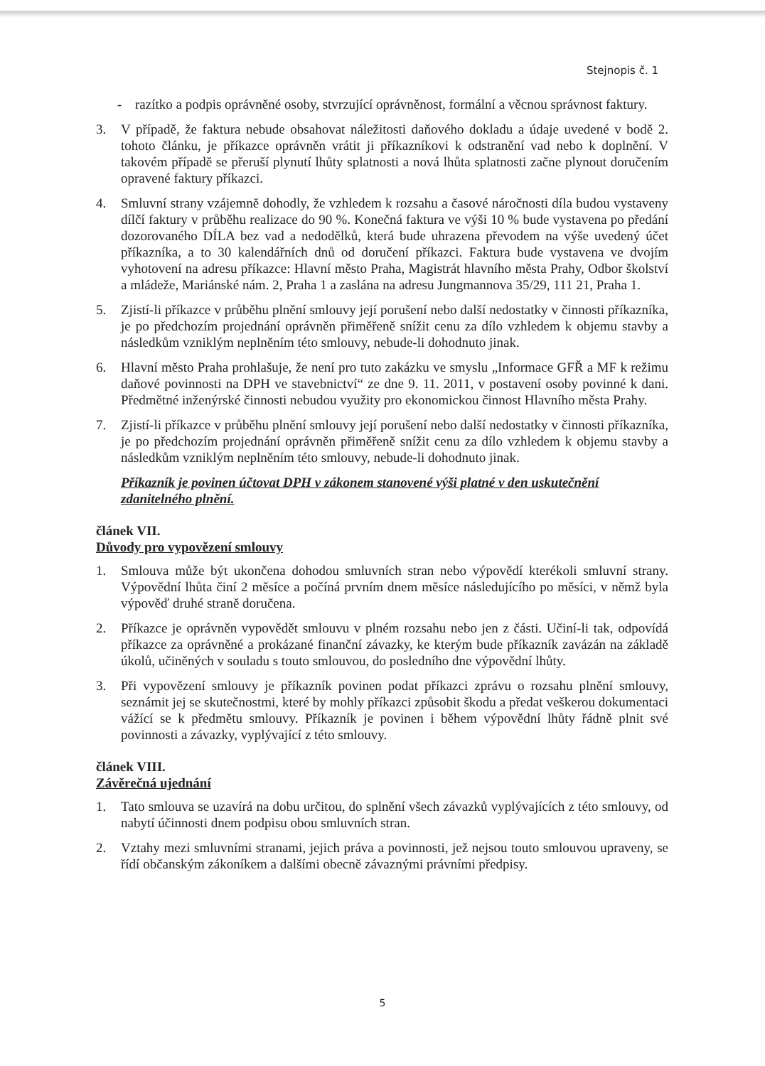Stejnopis č. 1
- razítko a podpis oprávněné osoby, stvrzující oprávněnost, formální a věcnou správnost faktury.
3. V případě, že faktura nebude obsahovat náležitosti daňového dokladu a údaje uvedené v bodě 2. tohoto článku, je příkazce oprávněn vrátit ji příkazníkovi k odstranění vad nebo k doplnění. V takovém případě se přeruší plynutí lhůty splatnosti a nová lhůta splatnosti začne plynout doručením opravené faktury příkazci.
4. Smluvní strany vzájemně dohodly, že vzhledem k rozsahu a časové náročnosti díla budou vystaveny dílčí faktury v průběhu realizace do 90 %. Konečná faktura ve výši 10 % bude vystavena po předání dozorovaného DÍLA bez vad a nedodělků, která bude uhrazena převodem na výše uvedený účet příkazníka, a to 30 kalendářních dnů od doručení příkazci. Faktura bude vystavena ve dvojím vyhotovení na adresu příkazce: Hlavní město Praha, Magistrát hlavního města Prahy, Odbor školství a mládeže, Mariánské nám. 2, Praha 1 a zaslána na adresu Jungmannova 35/29, 111 21, Praha 1.
5. Zjistí-li příkazce v průběhu plnění smlouvy její porušení nebo další nedostatky v činnosti příkazníka, je po předchozím projednání oprávněn přiměřeně snížit cenu za dílo vzhledem k objemu stavby a následkům vzniklým neplněním této smlouvy, nebude-li dohodnuto jinak.
6. Hlavní město Praha prohlašuje, že není pro tuto zakázku ve smyslu „Informace GFŘ a MF k režimu daňové povinnosti na DPH ve stavebnictví“ ze dne 9. 11. 2011, v postavení osoby povinné k dani. Předmětné inženýrské činnosti nebudou využity pro ekonomickou činnost Hlavního města Prahy.
7. Zjistí-li příkazce v průběhu plnění smlouvy její porušení nebo další nedostatky v činnosti příkazníka, je po předchozím projednání oprávněn přiměřeně snížit cenu za dílo vzhledem k objemu stavby a následkům vzniklým neplněním této smlouvy, nebude-li dohodnuto jinak.
Příkazník je povinen účtovat DPH v zákonem stanovené výši platné v den uskutečnění zdanitelného plnění.
článek VII.
Důvody pro vypovězení smlouvy
1. Smlouva může být ukončena dohodou smluvních stran nebo výpovědí kterékoli smluvní strany. Výpovědní lhůta činí 2 měsíce a počíná prvním dnem měsíce následujícího po měsíci, v němž byla výpověď druhé straně doručena.
2. Příkazce je oprávněn vypovědět smlouvu v plném rozsahu nebo jen z části. Učiní-li tak, odpovídá příkazce za oprávněné a prokázané finanční závazky, ke kterým bude příkazník zavázán na základě úkolů, učiněných v souladu s touto smlouvou, do posledního dne výpovědní lhůty.
3. Při vypovězení smlouvy je příkazník povinen podat příkazci zprávu o rozsahu plnění smlouvy, seznámit jej se skutečnostmi, které by mohly příkazci způsobit škodu a předat veškerou dokumentaci vážící se k předmětu smlouvy. Příkazník je povinen i během výpovědní lhůty řádně plnit své povinnosti a závazky, vyplývající z této smlouvy.
článek VIII.
Závěrečná ujednání
1. Tato smlouva se uzavírá na dobu určitou, do splnění všech závazků vyplývajících z této smlouvy, od nabytí účinnosti dnem podpisu obou smluvních stran.
2. Vztahy mezi smluvními stranami, jejich práva a povinnosti, jež nejsou touto smlouvou upraveny, se řídí občanským zákoníkem a dalšími obecně závaznými právními předpisy.
5